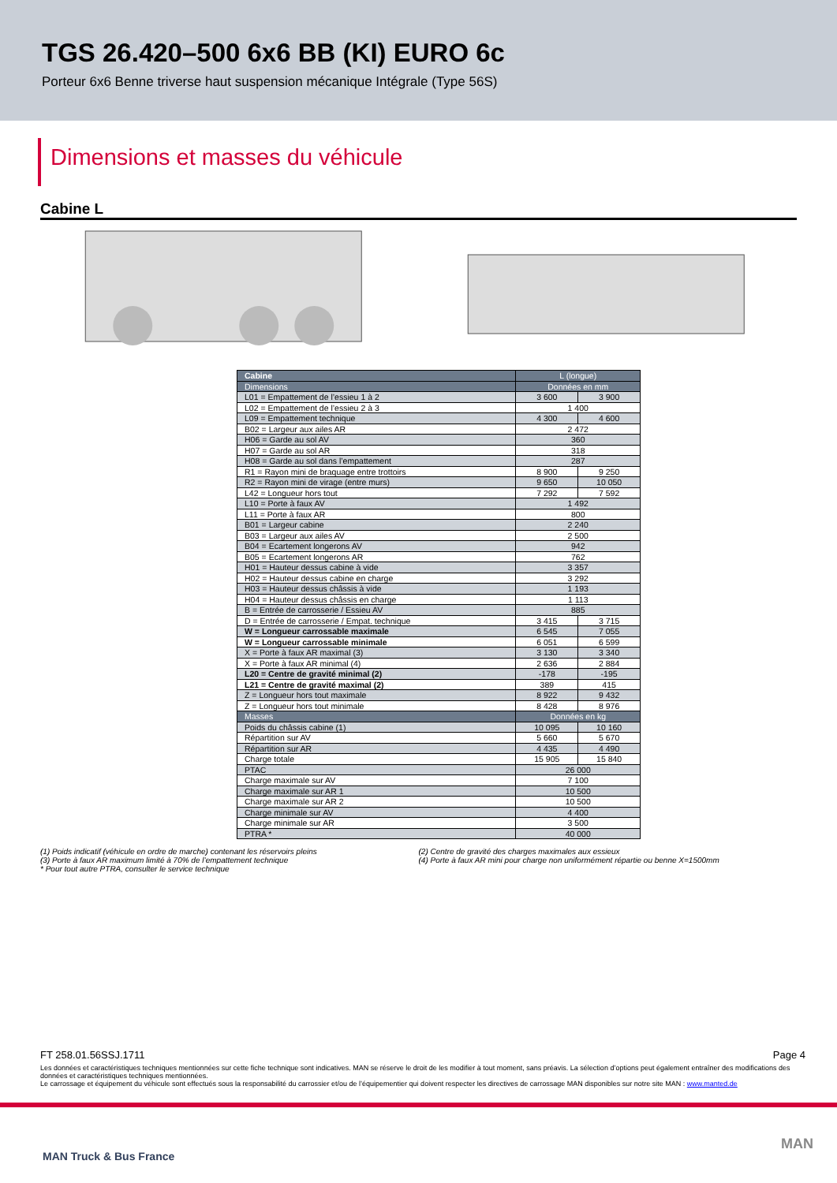TGS 26.420–500 6x6 BB (KI) EURO 6c
Porteur 6x6 Benne triverse haut suspension mécanique Intégrale (Type 56S)
Dimensions et masses du véhicule
Cabine L
| Cabine | L (longue) | |
| --- | --- | --- |
| Dimensions | Données en mm | |
| L01 = Empattement de l’essieu 1 à 2 | 3 600 | 3 900 |
| L02 = Empattement de l’essieu 2 à 3 | 1 400 | |
| L09 = Empattement technique | 4 300 | 4 600 |
| B02 = Largeur aux ailes AR | 2 472 | |
| H06 = Garde au sol AV | 360 | |
| H07 = Garde au sol AR | 318 | |
| H08 = Garde au sol dans l’empattement | 287 | |
| R1 = Rayon mini de braquage entre trottoirs | 8 900 | 9 250 |
| R2 = Rayon mini de virage (entre murs) | 9 650 | 10 050 |
| L42 = Longueur hors tout | 7 292 | 7 592 |
| L10 = Porte à faux AV | 1 492 | |
| L11 = Porte à faux AR | 800 | |
| B01 = Largeur cabine | 2 240 | |
| B03 = Largeur aux ailes AV | 2 500 | |
| B04 = Ecartement longerons AV | 942 | |
| B05 = Ecartement longerons AR | 762 | |
| H01 = Hauteur dessus cabine à vide | 3 357 | |
| H02 = Hauteur dessus cabine en charge | 3 292 | |
| H03 = Hauteur dessus châssis à vide | 1 193 | |
| H04 = Hauteur dessus châssis en charge | 1 113 | |
| B = Entrée de carrosserie / Essieu AV | 885 | |
| D = Entrée de carrosserie / Empat. technique | 3 415 | 3 715 |
| W = Longueur carrossable maximale | 6 545 | 7 055 |
| W = Longueur carrossable minimale | 6 051 | 6 599 |
| X = Porte à faux AR maximal (3) | 3 130 | 3 340 |
| X = Porte à faux AR minimal (4) | 2 636 | 2 884 |
| L20 = Centre de gravité minimal (2) | -178 | -195 |
| L21 = Centre de gravité maximal (2) | 389 | 415 |
| Z = Longueur hors tout maximale | 8 922 | 9 432 |
| Z = Longueur hors tout minimale | 8 428 | 8 976 |
| Masses | Données en kg | |
| Poids du châssis cabine (1) | 10 095 | 10 160 |
| Répartition sur AV | 5 660 | 5 670 |
| Répartition sur AR | 4 435 | 4 490 |
| Charge totale | 15 905 | 15 840 |
| PTAC | 26 000 | |
| Charge maximale sur AV | 7 100 | |
| Charge maximale sur AR 1 | 10 500 | |
| Charge maximale sur AR 2 | 10 500 | |
| Charge minimale sur AV | 4 400 | |
| Charge minimale sur AR | 3 500 | |
| PTRA * | 40 000 | |
(1) Poids indicatif (véhicule en ordre de marche) contenant les réservoirs pleins
(3) Porte à faux AR maximum limité à 70% de l’empattement technique
* Pour tout autre PTRA, consulter le service technique
(2) Centre de gravité des charges maximales aux essieux
(4) Porte à faux AR mini pour charge non uniformément répartie ou benne X=1500mm
FT 258.01.56SSJ.1711 Page 4
Les données et caractéristiques techniques mentionnées sur cette fiche technique sont indicatives. MAN se réserve le droit de les modifier à tout moment, sans préavis. La sélection d’options peut également entraîner des modifications des données et caractéristiques techniques mentionnées.
Le carrossage et équipement du véhicule sont effectués sous la responsabilité du carrossier et/ou de l’équipementier qui doivent respecter les directives de carrossage MAN disponibles sur notre site MAN : www.manted.de
MAN Truck & Bus France
MAN